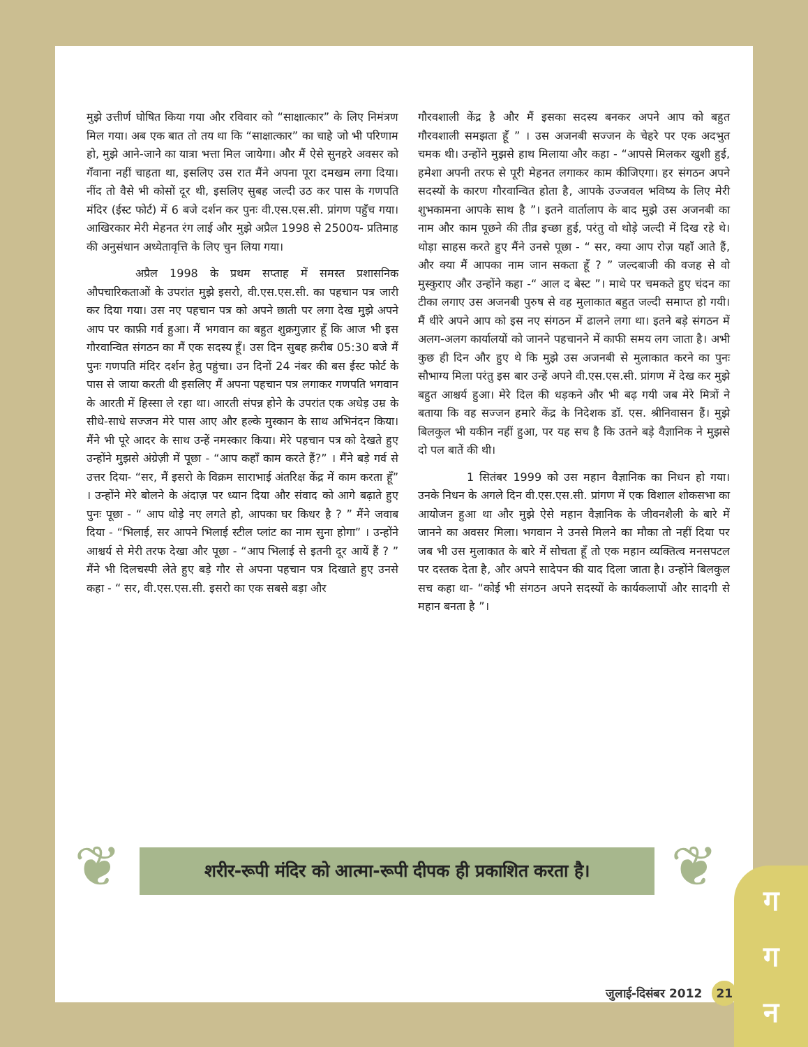मुझे उत्तीर्ण घोषित किया गया और रविवार को “साक्षात्कार” के लिए निमंत्रण मिल गया। अब एक बात तो तय था कि “साक्षात्कार” का चाहे जो भी परिणाम हो, मुझे आने-जाने का यात्रा भत्ता मिल जायेगा। और मैं ऐसे सुनहरे अवसर को गँवाना नहीं चाहता था, इसलिए उस रात मैंने अपना पूरा दमखम लगा दिया। नींद तो वैसे भी कोसों दूर थी, इसलिए सुबह जल्दी उठ कर पास के गणपति मंदिर (ईस्ट फोर्ट) में 6 बजे दर्शन कर पुनः वी.एस.एस.सी. प्रांगण पहुँच गया। आखिरकार मेरी मेहनत रंग लाई और मुझे अप्रैल 1998 से 2500य- प्रतिमाह की अनुसंधान अध्येतावृत्ति के लिए चुन लिया गया।
अप्रैल 1998 के प्रथम सप्ताह में समस्त प्रशासनिक औपचारिकताओं के उपरांत मुझे इसरो, वी.एस.एस.सी. का पहचान पत्र जारी कर दिया गया। उस नए पहचान पत्र को अपने छाती पर लगा देख मुझे अपने आप पर काफ़ी गर्व हुआ। मैं भगवान का बहुत शुक्रगुज़ार हूँ कि आज भी इस गौरवान्वित संगठन का मैं एक सदस्य हूँ। उस दिन सुबह क़रीब 05:30 बजे मैं पुनः गणपति मंदिर दर्शन हेतु पहुंचा। उन दिनों 24 नंबर की बस ईस्ट फोर्ट के पास से जाया करती थी इसलिए मैं अपना पहचान पत्र लगाकर गणपति भगवान के आरती में हिस्सा ले रहा था। आरती संपन्न होने के उपरांत एक अधेड़ उम्र के सीधे-साधे सज्जन मेरे पास आए और हल्के मुस्कान के साथ अभिनंदन किया। मैंने भी पूरे आदर के साथ उन्हें नमस्कार किया। मेरे पहचान पत्र को देखते हुए उन्होंने मुझसे अंग्रेज़ी में पूछा - “आप कहाँ काम करते हैं?” । मैंने बड़े गर्व से उत्तर दिया- “सर, मैं इसरो के विक्रम साराभाई अंतरिक्ष केंद्र में काम करता हूँ” । उन्होंने मेरे बोलने के अंदाज़ पर ध्यान दिया और संवाद को आगे बढ़ाते हुए पुनः पूछा - “ आप थोड़े नए लगते हो, आपका घर किधर है ? ” मैंने जवाब दिया - “भिलाई, सर आपने भिलाई स्टील प्लांट का नाम सुना होगा” । उन्होंने आश्चर्य से मेरी तरफ देखा और पूछा - “आप भिलाई से इतनी दूर आयें हैं ? ” मैंने भी दिलचस्पी लेते हुए बड़े गौर से अपना पहचान पत्र दिखाते हुए उनसे कहा - “ सर, वी.एस.एस.सी. इसरो का एक सबसे बड़ा और
गौरवशाली केंद्र है और मैं इसका सदस्य बनकर अपने आप को बहुत गौरवशाली समझता हूँ ” । उस अजनबी सज्जन के चेहरे पर एक अदभुत चमक थी। उन्होंने मुझसे हाथ मिलाया और कहा - “आपसे मिलकर खुशी हुई, हमेशा अपनी तरफ से पूरी मेहनत लगाकर काम कीजिएगा। हर संगठन अपने सदस्यों के कारण गौरवान्वित होता है, आपके उज्जवल भविष्य के लिए मेरी शुभकामना आपके साथ है ”। इतने वार्तालाप के बाद मुझे उस अजनबी का नाम और काम पूछने की तीव्र इच्छा हुई, परंतु वो थोड़े जल्दी में दिख रहे थे। थोड़ा साहस करते हुए मैंने उनसे पूछा - “ सर, क्या आप रोज़ यहाँ आते हैं, और क्या मैं आपका नाम जान सकता हूँ ? ” जल्दबाजी की वजह से वो मुस्कुराए और उन्होंने कहा -“ आल द बेस्ट ”। माथे पर चमकते हुए चंदन का टीका लगाए उस अजनबी पुरुष से वह मुलाकात बहुत जल्दी समाप्त हो गयी। मैं धीरे अपने आप को इस नए संगठन में ढालने लगा था। इतने बड़े संगठन में अलग-अलग कार्यालयों को जानने पहचानने में काफी समय लग जाता है। अभी कुछ ही दिन और हुए थे कि मुझे उस अजनबी से मुलाकात करने का पुनः सौभाग्य मिला परंतु इस बार उन्हें अपने वी.एस.एस.सी. प्रांगण में देख कर मुझे बहुत आश्चर्य हुआ। मेरे दिल की धड़कने और भी बढ़ गयी जब मेरे मित्रों ने बताया कि वह सज्जन हमारे केंद्र के निदेशक डॉ. एस. श्रीनिवासन हैं। मुझे बिलकुल भी यकीन नहीं हुआ, पर यह सच है कि उतने बड़े वैज्ञानिक ने मुझसे दो पल बातें की थी।
1 सितंबर 1999 को उस महान वैज्ञानिक का निधन हो गया। उनके निधन के अगले दिन वी.एस.एस.सी. प्रांगण में एक विशाल शोकसभा का आयोजन हुआ था और मुझे ऐसे महान वैज्ञानिक के जीवनशैली के बारे में जानने का अवसर मिला। भगवान ने उनसे मिलने का मौका तो नहीं दिया पर जब भी उस मुलाकात के बारे में सोचता हूँ तो एक महान व्यक्तित्व मनसपटल पर दस्तक देता है, और अपने सादेपन की याद दिला जाता है। उन्होंने बिलकुल सच कहा था- “कोई भी संगठन अपने सदस्यों के कार्यकलापों और सादगी से महान बनता है ”।
❦
शरीर-रूपी मंदिर को आत्मा-रूपी दीपक ही प्रकाशित करता है।
❦
ग
ग
न
जुलाई-दिसंबर 2012 21